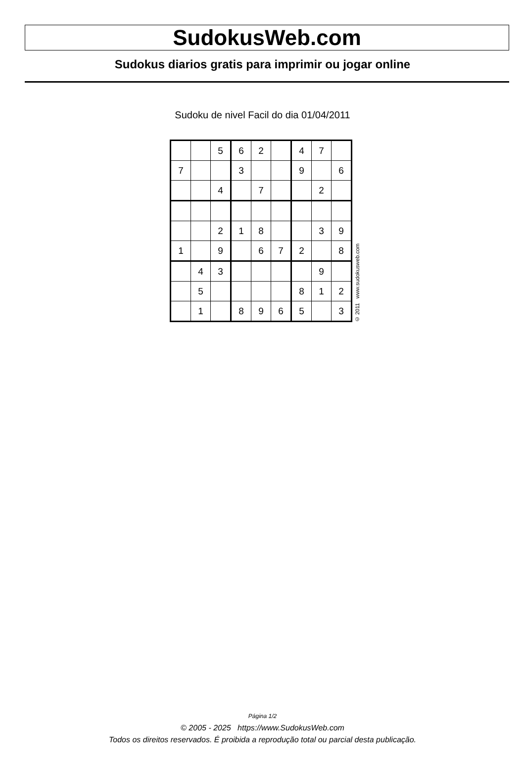SudokusWeb.com
Sudokus diarios gratis para imprimir ou jogar online
Sudoku de nivel Facil do dia 01/04/2011
| | | 5 | 6 | 2 | | 4 | 7 | |
| 7 | | | 3 | | | 9 | | 6 |
| | | 4 | | 7 | | | 2 | |
| | | 2 | 1 | 8 | | | 3 | 9 |
| 1 | | 9 | | 6 | 7 | 2 | | 8 |
| | 4 | 3 | | | | | 9 | |
| | 5 | | | | | 8 | 1 | 2 |
| | 1 | | 8 | 9 | 6 | 5 | | 3 |
© 2011 www.sudokusweb.com
Página 1/2
© 2005 - 2025 https://www.SudokusWeb.com
Todos os direitos reservados. É proibida a reprodução total ou parcial desta publicação.